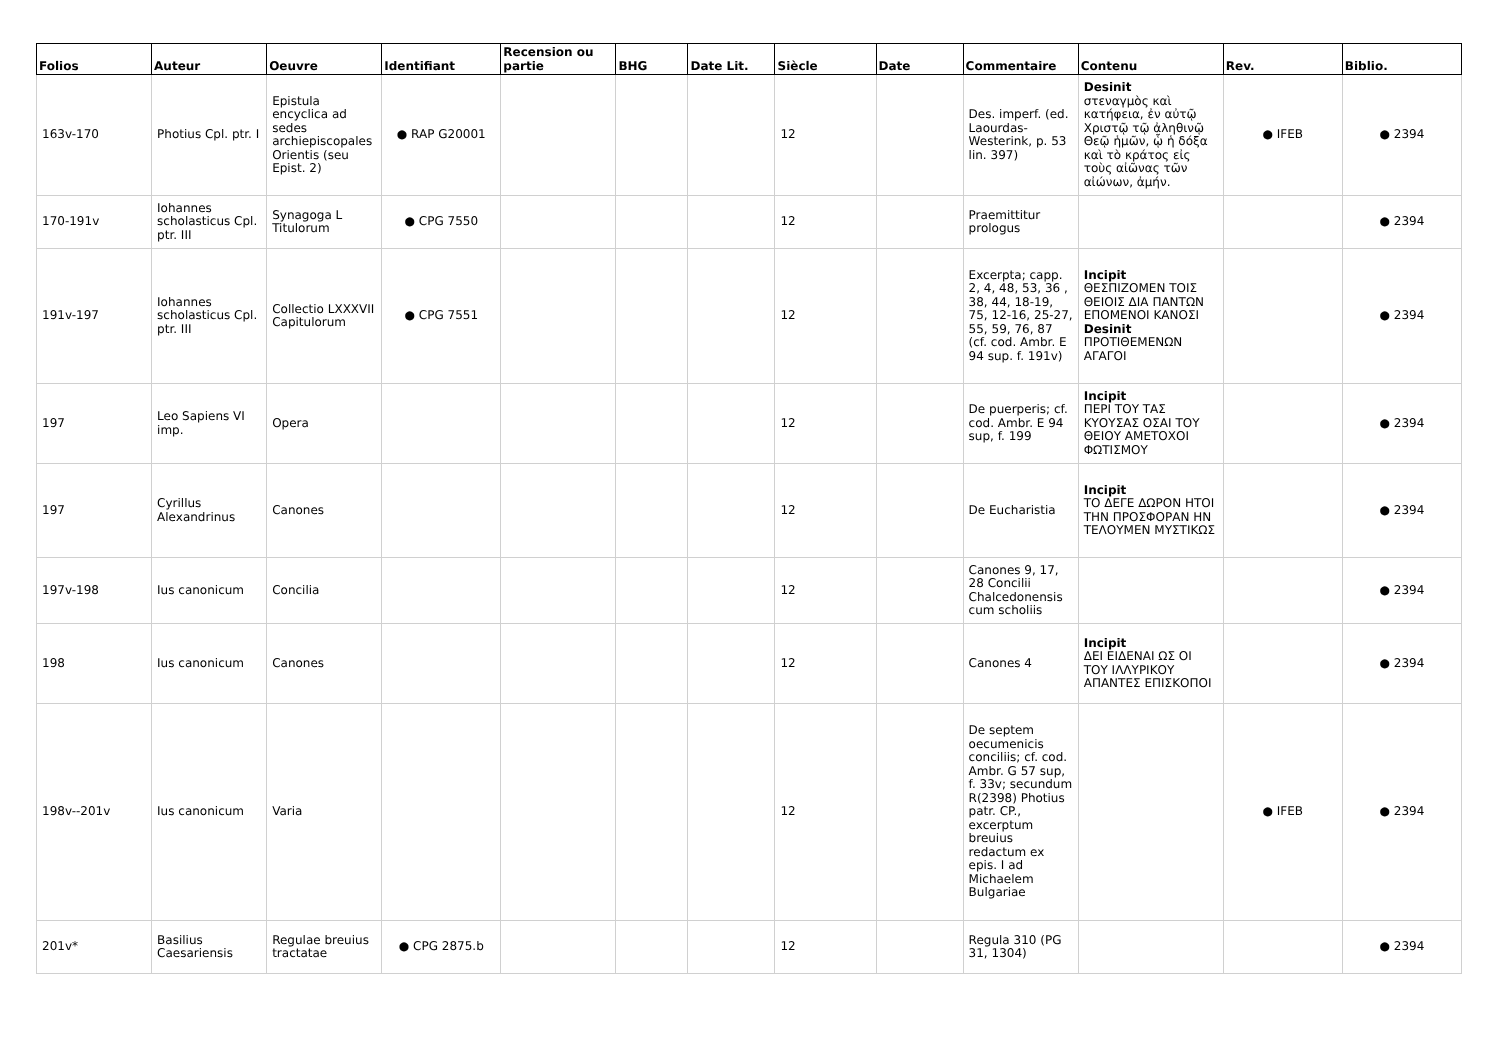| Folios | Auteur | Oeuvre | Identifiant | Recension ou partie | BHG | Date Lit. | Siècle | Date | Commentaire | Contenu | Rev. | Biblio. |
| --- | --- | --- | --- | --- | --- | --- | --- | --- | --- | --- | --- | --- |
| 163v-170 | Photius Cpl. ptr. I | Epistula encyclica ad sedes archiepiscopales Orientis (seu Epist. 2) | ● RAP G20001 | | | | 12 | | Des. imperf. (ed. Laourdas-Westerink, p. 53 lin. 397) | Desinit στεναγμὸς καὶ κατήφεια, ἐν αὐτῷ Χριστῷ τῷ ἀληθινῷ Θεῷ ἡμῶν, ᾧ ἡ δόξα καὶ τὸ κράτος εἰς τοὺς αἰῶνας τῶν αἰώνων, ἀμήν. | ● IFEB | ● 2394 |
| 170-191v | Iohannes scholasticus Cpl. ptr. III | Synagoga L Titulorum | ● CPG 7550 | | | | 12 | | Praemittitur prologus | | | ● 2394 |
| 191v-197 | Iohannes scholasticus Cpl. ptr. III | Collectio LXXXVII Capitulorum | ● CPG 7551 | | | | 12 | | Excerpta; capp. 2, 4, 48, 53, 36 , 38, 44, 18-19, 75, 12-16, 25-27, 55, 59, 76, 87 (cf. cod. Ambr. E 94 sup. f. 191v) | Incipit ΘΕΣΠΙΖΟΜΕΝ ΤΟΙΣ ΘΕΙΟΙΣ ΔΙΑ ΠΑΝΤΩΝ ΕΠΟΜΕΝΟΙ ΚΑΝΟΣΙ Desinit ΠΡΟΤΙΘΕΜΕΝΩΝ ΑΓΑΓΟΙ | | ● 2394 |
| 197 | Leo Sapiens VI imp. | Opera | | | | | 12 | | De puerperis; cf. cod. Ambr. E 94 sup, f. 199 | Incipit ΠΕΡΙ ΤΟΥ ΤΑΣ ΚΥΟΥΣΑΣ ΟΣΑΙ ΤΟΥ ΘΕΙΟΥ ΑΜΕΤΟΧΟΙ ΦΩΤΙΣΜΟΥ | | ● 2394 |
| 197 | Cyrillus Alexandrinus | Canones | | | | | 12 | | De Eucharistia | Incipit ΤΟ ΔΕΓΕ ΔΩΡΟΝ ΗΤΟΙ ΤΗΝ ΠΡΟΣΦΟΡΑΝ ΗΝ ΤΕΛΟΥΜΕΝ ΜΥΣΤΙΚΩΣ | | ● 2394 |
| 197v-198 | Ius canonicum | Concilia | | | | | 12 | | Canones 9, 17, 28 Concilii Chalcedonensis cum scholiis | | | ● 2394 |
| 198 | Ius canonicum | Canones | | | | | 12 | | Canones 4 | Incipit ΔΕΙ ΕΙΔΕΝΑΙ ΩΣ ΟΙ ΤΟΥ ΙΛΛΥΡΙΚΟΥ ΑΠΑΝΤΕΣ ΕΠΙΣΚΟΠΟΙ | | ● 2394 |
| 198v--201v | Ius canonicum | Varia | | | | | 12 | | De septem oecumenicis conciliis; cf. cod. Ambr. G 57 sup, f. 33v; secundum R(2398) Photius patr. CP., excerptum breuius redactum ex epis. I ad Michaelem Bulgariae | | ● IFEB | ● 2394 |
| 201v* | Basilius Caesariensis | Regulae breuius tractatae | ● CPG 2875.b | | | | 12 | | Regula 310 (PG 31, 1304) | | | ● 2394 |